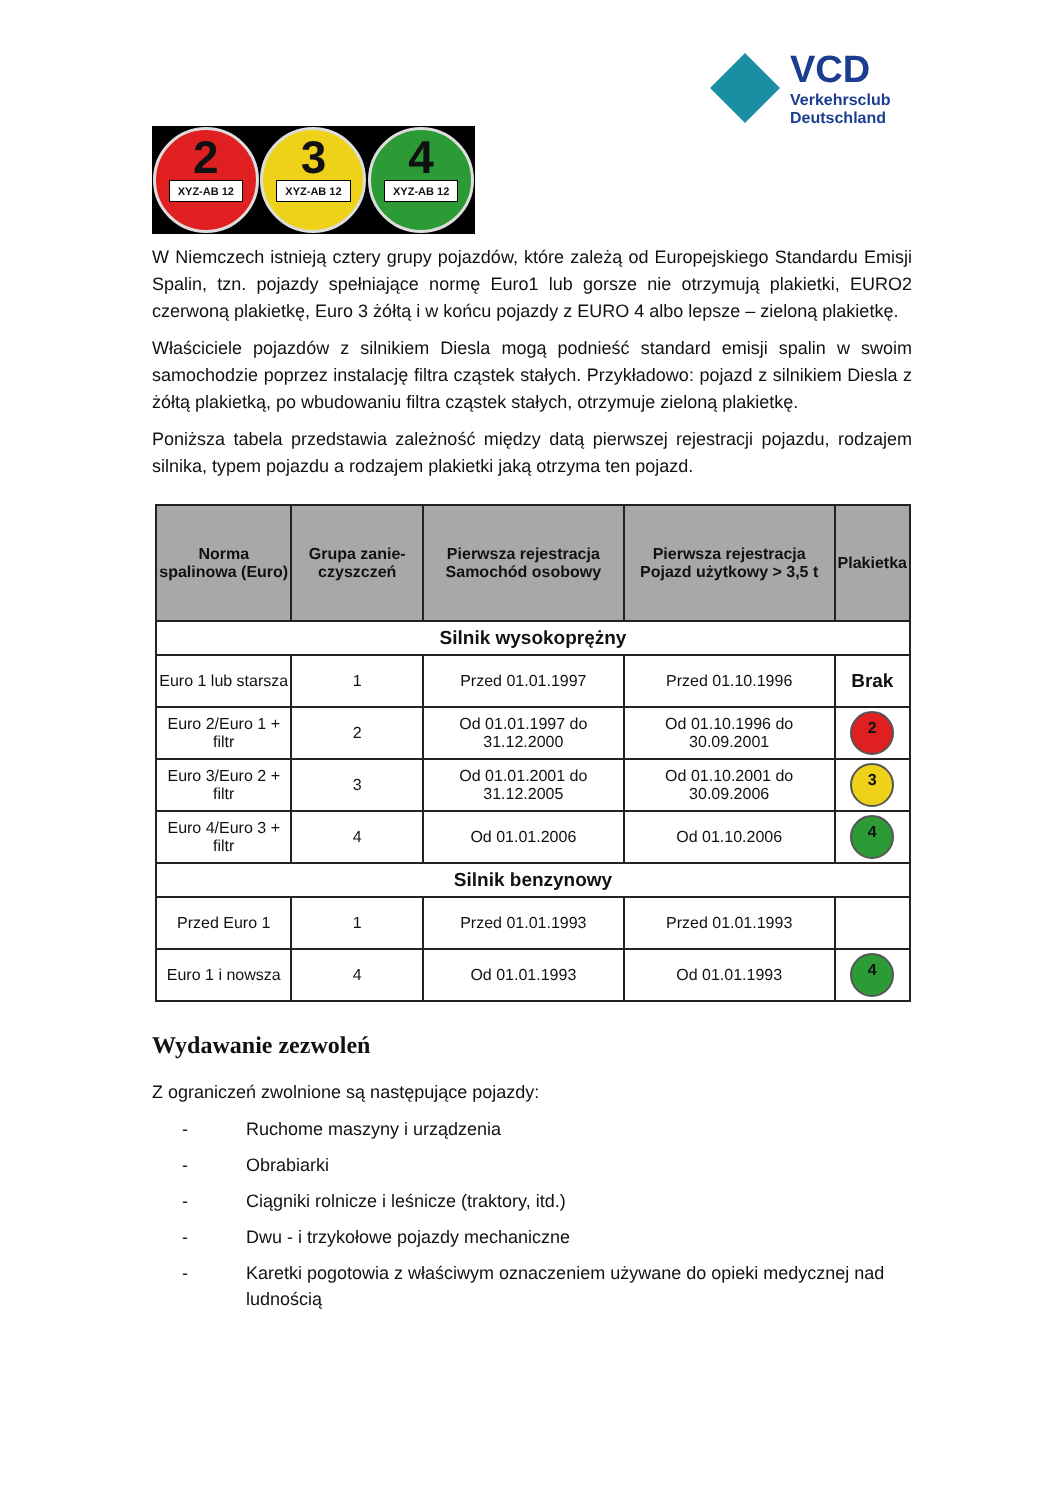VCD
Verkehrsclub
Deutschland
2
XYZ-AB 12
3
XYZ-AB 12
4
XYZ-AB 12
W Niemczech istnieją cztery grupy pojazdów, które zależą od Europejskiego Standardu Emisji Spalin, tzn. pojazdy spełniające normę Euro1 lub gorsze nie otrzymują plakietki, EURO2 czerwoną plakietkę, Euro 3 żółtą i w końcu pojazdy z EURO 4 albo lepsze – zieloną plakietkę.
Właściciele pojazdów z silnikiem Diesla mogą podnieść standard emisji spalin w swoim samochodzie poprzez instalację filtra cząstek stałych. Przykładowo: pojazd z silnikiem Diesla z żółtą plakietką, po wbudowaniu filtra cząstek stałych, otrzymuje zieloną plakietkę.
Poniższa tabela przedstawia zależność między datą pierwszej rejestracji pojazdu, rodzajem silnika, typem pojazdu a rodzajem plakietki jaką otrzyma ten pojazd.
| Norma spalinowa (Euro) | Grupa zanie-czyszczeń | Pierwsza rejestracja Samochód osobowy | Pierwsza rejestracja Pojazd użytkowy > 3,5 t | Plakietka |
| --- | --- | --- | --- | --- |
| Silnik wysokoprężny | | | | |
| Euro 1 lub starsza | 1 | Przed 01.01.1997 | Przed 01.10.1996 | Brak |
| Euro 2/Euro 1 + filtr | 2 | Od 01.01.1997 do 31.12.2000 | Od 01.10.1996 do 30.09.2001 | 2 |
| Euro 3/Euro 2 + filtr | 3 | Od 01.01.2001 do 31.12.2005 | Od 01.10.2001 do 30.09.2006 | 3 |
| Euro 4/Euro 3 + filtr | 4 | Od 01.01.2006 | Od 01.10.2006 | 4 |
| Silnik benzynowy | | | | |
| Przed Euro 1 | 1 | Przed 01.01.1993 | Przed 01.01.1993 | |
| Euro 1 i nowsza | 4 | Od 01.01.1993 | Od 01.01.1993 | 4 |
Wydawanie zezwoleń
Z ograniczeń zwolnione są następujące pojazdy:
- Ruchome maszyny i urządzenia
- Obrabiarki
- Ciągniki rolnicze i leśnicze (traktory, itd.)
- Dwu - i trzykołowe pojazdy mechaniczne
- Karetki pogotowia z właściwym oznaczeniem używane do opieki medycznej nad ludnością